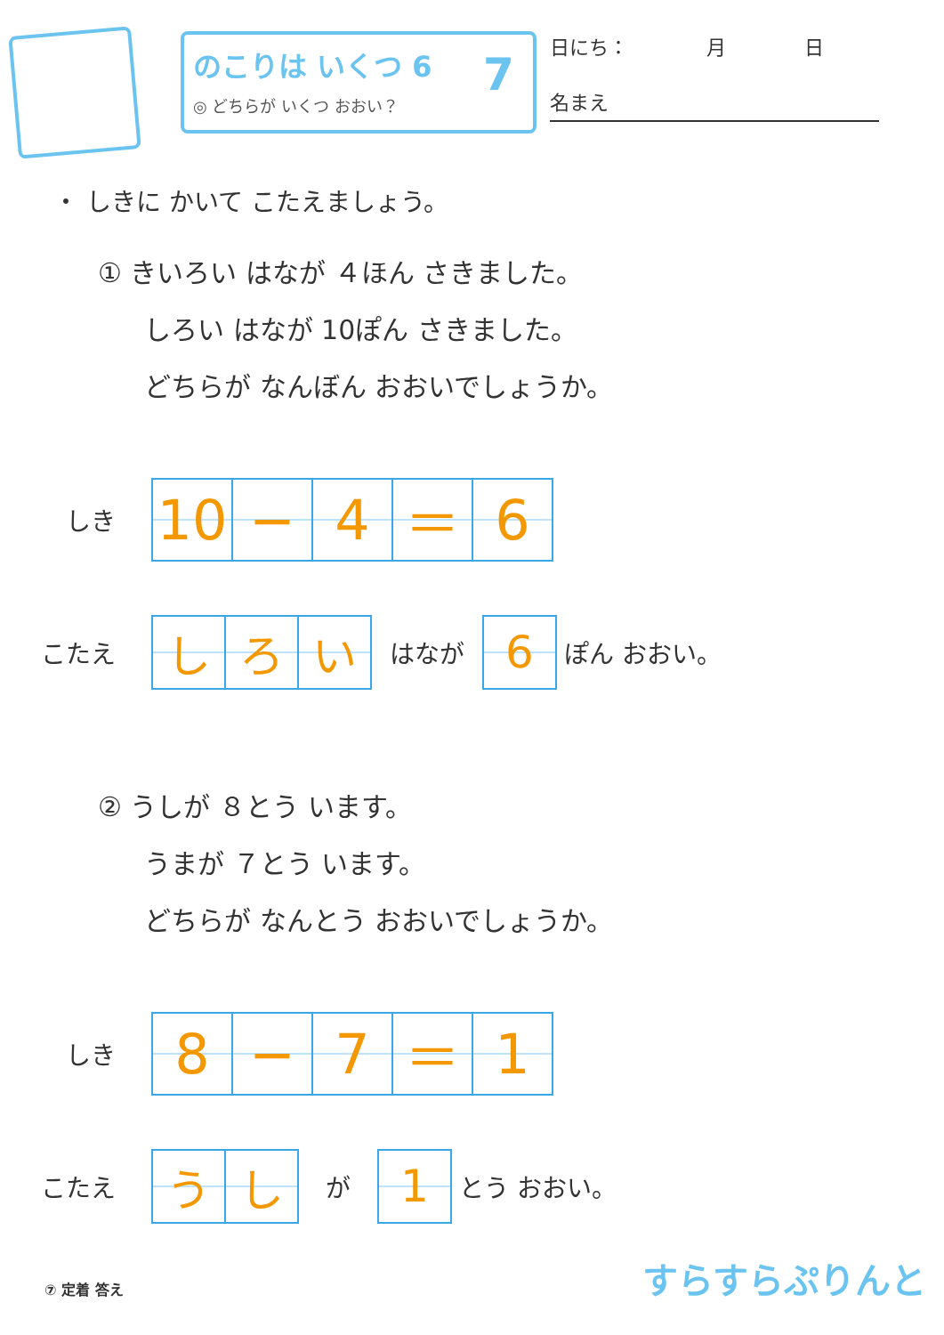のこりは いくつ 6
◎ どちらが いくつ おおい？
7
日にち：　　　　月　　　　日
名まえ
・ しきに かいて こたえましょう。
① きいろい はなが ４ほん さきました。
しろい はなが 10ぽん さきました。
どちらが なんぼん おおいでしょうか。
しき
| 10 | − | 4 | ＝ | 6 |
こたえ
| し | ろ | い |
はなが
| 6 |
ぽん おおい。
② うしが ８とう います。
うまが ７とう います。
どちらが なんとう おおいでしょうか。
しき
| 8 | − | 7 | ＝ | 1 |
こたえ
| う | し |
が
| 1 |
とう おおい。
⑦ 定着 答え すらすらぷりんと